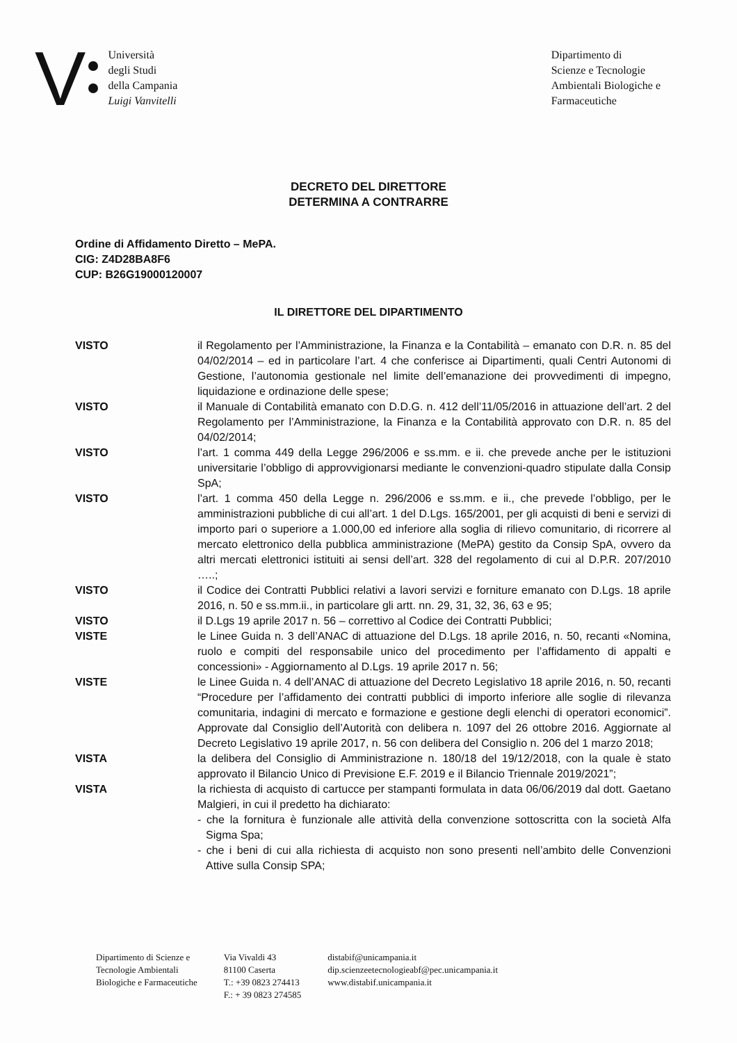V
Università
degli Studi
della Campania
Luigi Vanvitelli
Dipartimento di
Scienze e Tecnologie
Ambientali Biologiche e
Farmaceutiche
DECRETO DEL DIRETTORE
DETERMINA A CONTRARRE
Ordine di Affidamento Diretto – MePA.
CIG: Z4D28BA8F6
CUP: B26G19000120007
IL DIRETTORE DEL DIPARTIMENTO
VISTO il Regolamento per l’Amministrazione, la Finanza e la Contabilità – emanato con D.R. n. 85 del 04/02/2014 – ed in particolare l’art. 4 che conferisce ai Dipartimenti, quali Centri Autonomi di Gestione, l’autonomia gestionale nel limite dell’emanazione dei provvedimenti di impegno, liquidazione e ordinazione delle spese;
VISTO il Manuale di Contabilità emanato con D.D.G. n. 412 dell’11/05/2016 in attuazione dell’art. 2 del Regolamento per l’Amministrazione, la Finanza e la Contabilità approvato con D.R. n. 85 del 04/02/2014;
VISTO l’art. 1 comma 449 della Legge 296/2006 e ss.mm. e ii. che prevede anche per le istituzioni universitarie l’obbligo di approvvigionarsi mediante le convenzioni-quadro stipulate dalla Consip SpA;
VISTO l’art. 1 comma 450 della Legge n. 296/2006 e ss.mm. e ii., che prevede l’obbligo, per le amministrazioni pubbliche di cui all’art. 1 del D.Lgs. 165/2001, per gli acquisti di beni e servizi di importo pari o superiore a 1.000,00 ed inferiore alla soglia di rilievo comunitario, di ricorrere al mercato elettronico della pubblica amministrazione (MePA) gestito da Consip SpA, ovvero da altri mercati elettronici istituiti ai sensi dell’art. 328 del regolamento di cui al D.P.R. 207/2010 …..;
VISTO il Codice dei Contratti Pubblici relativi a lavori servizi e forniture emanato con D.Lgs. 18 aprile 2016, n. 50 e ss.mm.ii., in particolare gli artt. nn. 29, 31, 32, 36, 63 e 95;
VISTO il D.Lgs 19 aprile 2017 n. 56 – correttivo al Codice dei Contratti Pubblici;
VISTE le Linee Guida n. 3 dell’ANAC di attuazione del D.Lgs. 18 aprile 2016, n. 50, recanti «Nomina, ruolo e compiti del responsabile unico del procedimento per l’affidamento di appalti e concessioni» - Aggiornamento al D.Lgs. 19 aprile 2017 n. 56;
VISTE le Linee Guida n. 4 dell’ANAC di attuazione del Decreto Legislativo 18 aprile 2016, n. 50, recanti “Procedure per l’affidamento dei contratti pubblici di importo inferiore alle soglie di rilevanza comunitaria, indagini di mercato e formazione e gestione degli elenchi di operatori economici”. Approvate dal Consiglio dell’Autorità con delibera n. 1097 del 26 ottobre 2016. Aggiornate al Decreto Legislativo 19 aprile 2017, n. 56 con delibera del Consiglio n. 206 del 1 marzo 2018;
VISTA la delibera del Consiglio di Amministrazione n. 180/18 del 19/12/2018, con la quale è stato approvato il Bilancio Unico di Previsione E.F. 2019 e il Bilancio Triennale 2019/2021”;
VISTA la richiesta di acquisto di cartucce per stampanti formulata in data 06/06/2019 dal dott. Gaetano Malgieri, in cui il predetto ha dichiarato:
- che la fornitura è funzionale alle attività della convenzione sottoscritta con la società Alfa Sigma Spa;
- che i beni di cui alla richiesta di acquisto non sono presenti nell’ambito delle Convenzioni Attive sulla Consip SPA;
Dipartimento di Scienze e
Tecnologie Ambientali
Biologiche e Farmaceutiche
Via Vivaldi 43
81100 Caserta
T.: +39 0823 274413
F.: + 39 0823 274585
distabif@unicampania.it
dip.scienzeetecnologieabf@pec.unicampania.it
www.distabif.unicampania.it